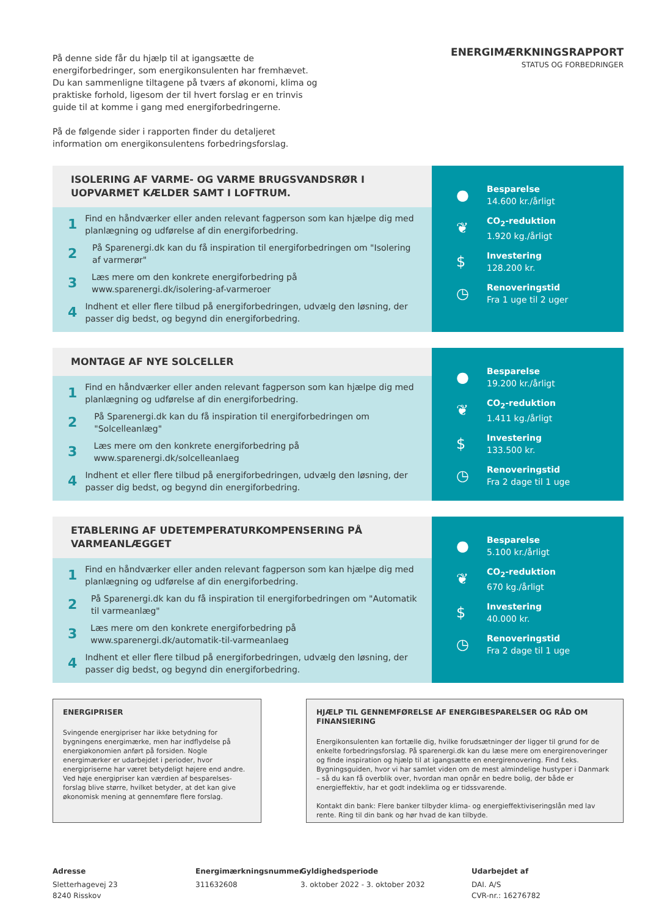På denne side får du hjælp til at igangsætte de energiforbedringer, som energikonsulenten har fremhævet. Du kan sammenligne tiltagene på tværs af økonomi, klima og praktiske forhold, ligesom der til hvert forslag er en trinvis guide til at komme i gang med energiforbedringerne.
På de følgende sider i rapporten finder du detaljeret information om energikonsulentens forbedringsforslag.
ENERGIMÆRKNINGSRAPPORT
STATUS OG FORBEDRINGER
ISOLERING AF VARME- OG VARME BRUGSVANDSRØR I UOPVARMET KÆLDER SAMT I LOFTRUM.
1 Find en håndværker eller anden relevant fagperson som kan hjælpe dig med planlægning og udførelse af din energiforbedring.
2 På Sparenergi.dk kan du få inspiration til energiforbedringen om "Isolering af varmerør"
3 Læs mere om den konkrete energiforbedring på www.sparenergi.dk/isolering-af-varmeroer
4 Indhent et eller flere tilbud på energiforbedringen, udvælg den løsning, der passer dig bedst, og begynd din energiforbedring.
● Besparelse
14.600 kr./årligt
❦ CO<sub>2</sub>-reduktion
1.920 kg./årligt
$ Investering
128.200 kr.
◷ Renoveringstid
Fra 1 uge til 2 uger
MONTAGE AF NYE SOLCELLER
1 Find en håndværker eller anden relevant fagperson som kan hjælpe dig med planlægning og udførelse af din energiforbedring.
2 På Sparenergi.dk kan du få inspiration til energiforbedringen om "Solcelleanlæg"
3 Læs mere om den konkrete energiforbedring på www.sparenergi.dk/solcelleanlaeg
4 Indhent et eller flere tilbud på energiforbedringen, udvælg den løsning, der passer dig bedst, og begynd din energiforbedring.
● Besparelse
19.200 kr./årligt
❦ CO<sub>2</sub>-reduktion
1.411 kg./årligt
$ Investering
133.500 kr.
◷ Renoveringstid
Fra 2 dage til 1 uge
ETABLERING AF UDETEMPERATURKOMPENSERING PÅ VARMEANLÆGGET
1 Find en håndværker eller anden relevant fagperson som kan hjælpe dig med planlægning og udførelse af din energiforbedring.
2 På Sparenergi.dk kan du få inspiration til energiforbedringen om "Automatik til varmeanlæg"
3 Læs mere om den konkrete energiforbedring på www.sparenergi.dk/automatik-til-varmeanlaeg
4 Indhent et eller flere tilbud på energiforbedringen, udvælg den løsning, der passer dig bedst, og begynd din energiforbedring.
● Besparelse
5.100 kr./årligt
❦ CO<sub>2</sub>-reduktion
670 kg./årligt
$ Investering
40.000 kr.
◷ Renoveringstid
Fra 2 dage til 1 uge
ENERGIPRISER
Svingende energipriser har ikke betydning for bygningens energimærke, men har indflydelse på energiøkonomien anført på forsiden. Nogle energimærker er udarbejdet i perioder, hvor energipriserne har været betydeligt højere end andre. Ved høje energipriser kan værdien af besparelses-forslag blive større, hvilket betyder, at det kan give økonomisk mening at gennemføre flere forslag.
HJÆLP TIL GENNEMFØRELSE AF ENERGIBESPARELSER OG RÅD OM FINANSIERING
Energikonsulenten kan fortælle dig, hvilke forudsætninger der ligger til grund for de enkelte forbedringsforslag. På sparenergi.dk kan du læse mere om energirenoveringer og finde inspiration og hjælp til at igangsætte en energirenovering. Find f.eks. Bygningsguiden, hvor vi har samlet viden om de mest almindelige hustyper i Danmark – så du kan få overblik over, hvordan man opnår en bedre bolig, der både er energieffektiv, har et godt indeklima og er tidssvarende.
Kontakt din bank: Flere banker tilbyder klima- og energieffektiviseringslån med lav rente. Ring til din bank og hør hvad de kan tilbyde.
Adresse
Sletterhagevej 23
8240 Risskov
Energimærkningsnummer
311632608
Gyldighedsperiode
3. oktober 2022 - 3. oktober 2032
Udarbejdet af
DAI. A/S
CVR-nr.: 16276782